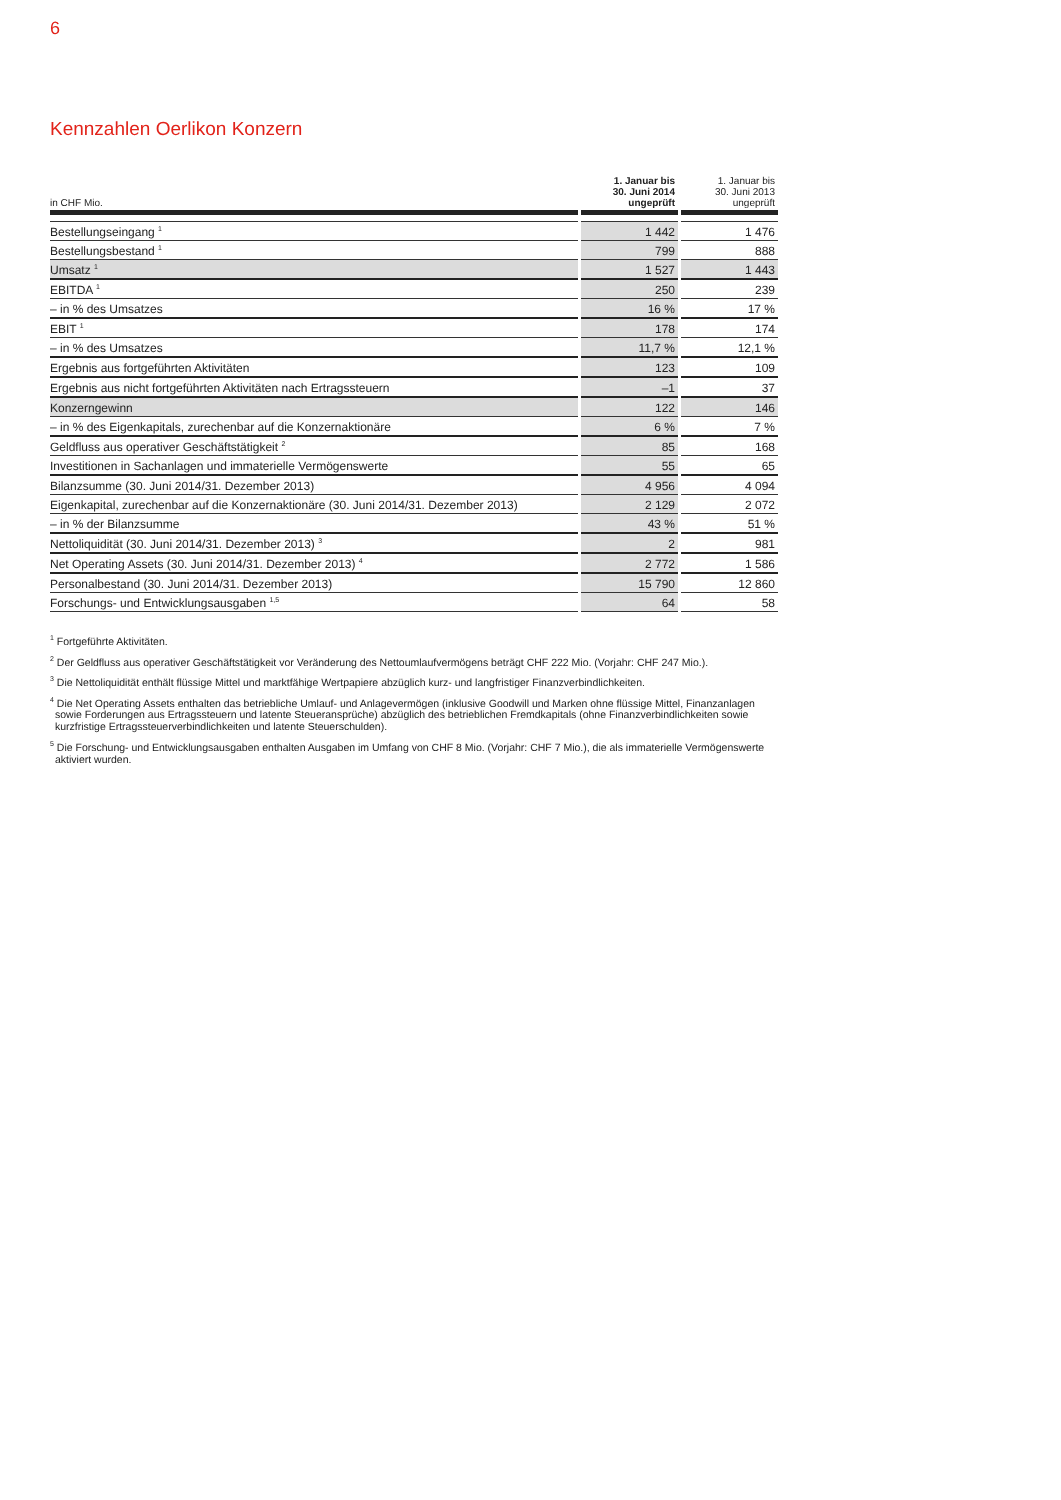6
Kennzahlen Oerlikon Konzern
| in CHF Mio. | 1. Januar bis 30. Juni 2014 ungeprüft | 1. Januar bis 30. Juni 2013 ungeprüft |
| --- | --- | --- |
| Bestellungseingang <sup>1</sup> | 1 442 | 1 476 |
| Bestellungsbestand <sup>1</sup> | 799 | 888 |
| Umsatz <sup>1</sup> | 1 527 | 1 443 |
| EBITDA <sup>1</sup> | 250 | 239 |
| – in % des Umsatzes | 16 % | 17 % |
| EBIT <sup>1</sup> | 178 | 174 |
| – in % des Umsatzes | 11,7 % | 12,1 % |
| Ergebnis aus fortgeführten Aktivitäten | 123 | 109 |
| Ergebnis aus nicht fortgeführten Aktivitäten nach Ertragssteuern | –1 | 37 |
| Konzerngewinn | 122 | 146 |
| – in % des Eigenkapitals, zurechenbar auf die Konzernaktionäre | 6 % | 7 % |
| Geldfluss aus operativer Geschäftstätigkeit <sup>2</sup> | 85 | 168 |
| Investitionen in Sachanlagen und immaterielle Vermögenswerte | 55 | 65 |
| Bilanzsumme (30. Juni 2014/31. Dezember 2013) | 4 956 | 4 094 |
| Eigenkapital, zurechenbar auf die Konzernaktionäre (30. Juni 2014/31. Dezember 2013) | 2 129 | 2 072 |
| – in % der Bilanzsumme | 43 % | 51 % |
| Nettoliquidität (30. Juni 2014/31. Dezember 2013) <sup>3</sup> | 2 | 981 |
| Net Operating Assets (30. Juni 2014/31. Dezember 2013) <sup>4</sup> | 2 772 | 1 586 |
| Personalbestand (30. Juni 2014/31. Dezember 2013) | 15 790 | 12 860 |
| Forschungs- und Entwicklungsausgaben <sup>1,5</sup> | 64 | 58 |
<sup>1</sup> Fortgeführte Aktivitäten.
<sup>2</sup> Der Geldfluss aus operativer Geschäftstätigkeit vor Veränderung des Nettoumlaufvermögens beträgt CHF 222 Mio. (Vorjahr: CHF 247 Mio.).
<sup>3</sup> Die Nettoliquidität enthält flüssige Mittel und marktfähige Wertpapiere abzüglich kurz- und langfristiger Finanzverbindlichkeiten.
<sup>4</sup> Die Net Operating Assets enthalten das betriebliche Umlauf- und Anlagevermögen (inklusive Goodwill und Marken ohne flüssige Mittel, Finanzanlagen sowie Forderungen aus Ertragssteuern und latente Steueransprüche) abzüglich des betrieblichen Fremdkapitals (ohne Finanzverbindlichkeiten sowie kurzfristige Ertragssteuerverbindlichkeiten und latente Steuerschulden).
<sup>5</sup> Die Forschung- und Entwicklungsausgaben enthalten Ausgaben im Umfang von CHF 8 Mio. (Vorjahr: CHF 7 Mio.), die als immaterielle Vermögenswerte aktiviert wurden.